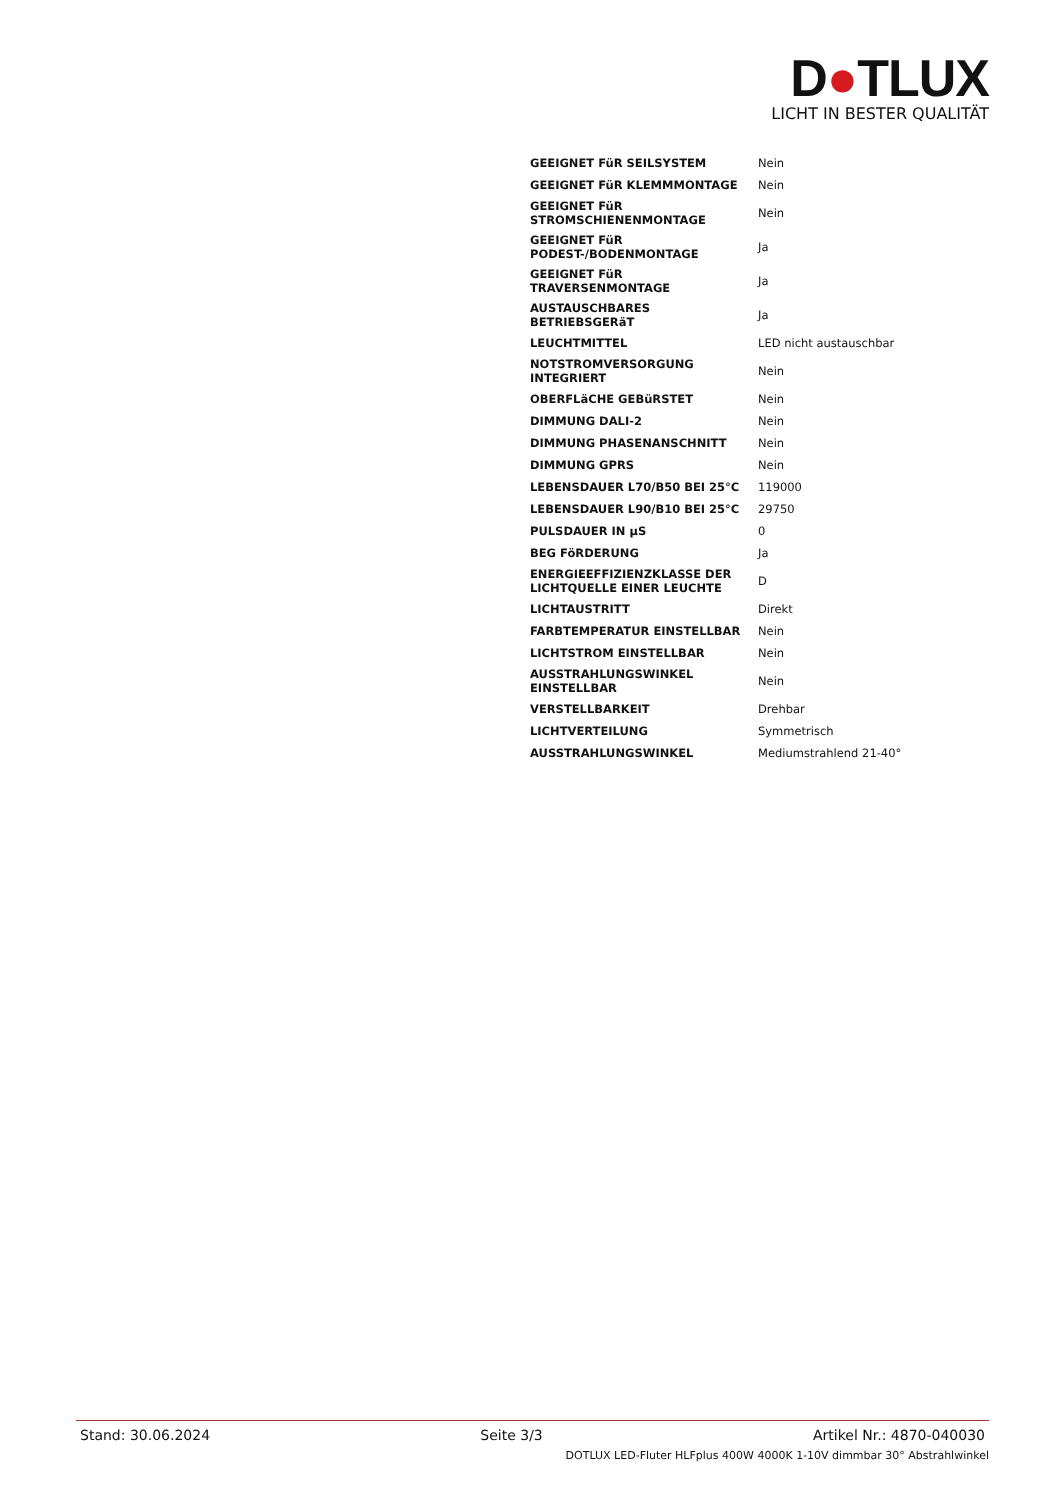D●TLUX
LICHT IN BESTER QUALITÄT
| GEEIGNET FüR SEILSYSTEM | Nein |
| GEEIGNET FüR KLEMMMONTAGE | Nein |
| GEEIGNET FüR STROMSCHIENENMONTAGE | Nein |
| GEEIGNET FüR PODEST-/BODENMONTAGE | Ja |
| GEEIGNET FüR TRAVERSENMONTAGE | Ja |
| AUSTAUSCHBARES BETRIEBSGERäT | Ja |
| LEUCHTMITTEL | LED nicht austauschbar |
| NOTSTROMVERSORGUNG INTEGRIERT | Nein |
| OBERFLäCHE GEBüRSTET | Nein |
| DIMMUNG DALI-2 | Nein |
| DIMMUNG PHASENANSCHNITT | Nein |
| DIMMUNG GPRS | Nein |
| LEBENSDAUER L70/B50 BEI 25°C | 119000 |
| LEBENSDAUER L90/B10 BEI 25°C | 29750 |
| PULSDAUER IN µS | 0 |
| BEG FöRDERUNG | Ja |
| ENERGIEEFFIZIENZKLASSE DER LICHTQUELLE EINER LEUCHTE | D |
| LICHTAUSTRITT | Direkt |
| FARBTEMPERATUR EINSTELLBAR | Nein |
| LICHTSTROM EINSTELLBAR | Nein |
| AUSSTRAHLUNGSWINKEL EINSTELLBAR | Nein |
| VERSTELLBARKEIT | Drehbar |
| LICHTVERTEILUNG | Symmetrisch |
| AUSSTRAHLUNGSWINKEL | Mediumstrahlend 21-40° |
Stand: 30.06.2024 Seite 3/3 Artikel Nr.: 4870-040030
DOTLUX LED-Fluter HLFplus 400W 4000K 1-10V dimmbar 30° Abstrahlwinkel